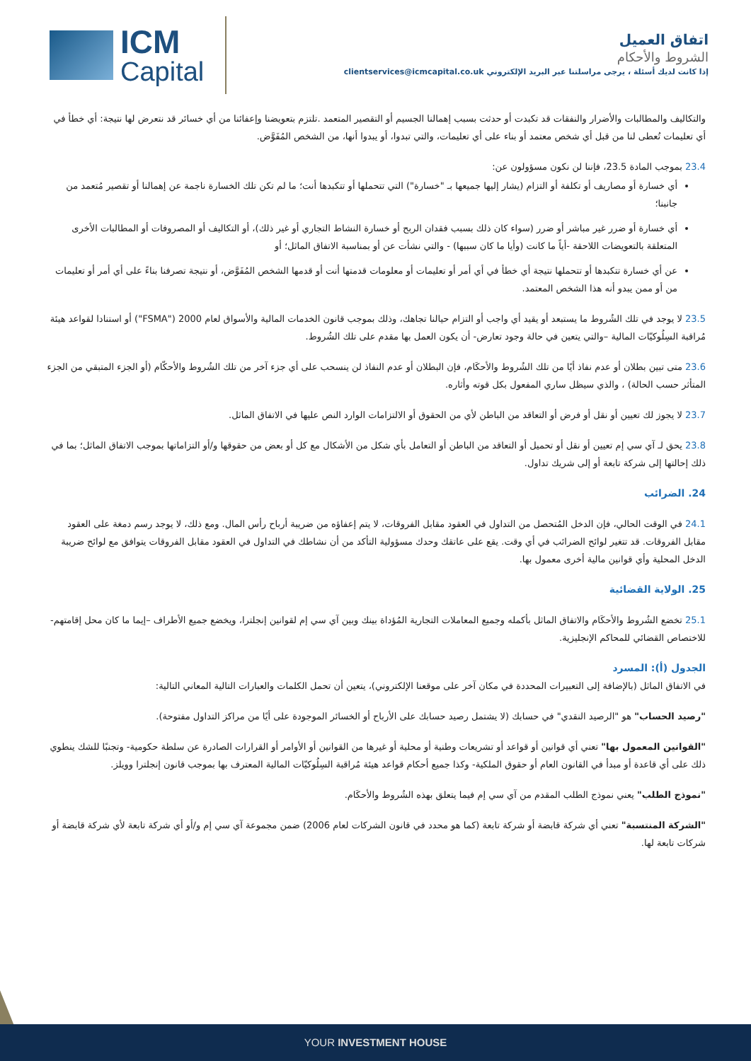ICM
Capital
اتفاق العميل
الشروط والأحكام
إذا كانت لديك أسئلة ، يرجى مراسلتنا عبر البريد الإلكتروني clientservices@icmcapital.co.uk
والتكاليف والمطالبات والأضرار والنفقات قد تكبدت أو حدثت بسبب إهمالنا الجسيم أو التقصير المتعمد .تلتزم بتعويضنا وإعفائنا من أي خسائر قد نتعرض لها نتيجة: أي خطأ في أي تعليمات تُعطى لنا من قبل أي شخص معتمد أو بناء على أي تعليمات، والتي تبدوا، أو يبدوا أنها، من الشخص المُفَوَّض.
23.4 بموجب المادة 23.5، فإننا لن نكون مسؤولون عن:
أي خسارة أو مصاريف أو تكلفة أو التزام (يشار إليها جميعها بـ "خسارة") التي تتحملها أو تتكبدها أنت؛ ما لم تكن تلك الخسارة ناجمة عن إهمالنا أو تقصير مُتعمد من جانبنا؛
أي خسارة أو ضرر غير مباشر أو ضرر (سواء كان ذلك بسبب فقدان الربح أو خسارة النشاط التجاري أو غير ذلك)، أو التكاليف أو المصروفات أو المطالبات الأخرى المتعلقة بالتعويضات اللاحقة -أياً ما كانت (وأيا ما كان سببها) - والتي نشأت عن أو بمناسبة الاتفاق الماثل؛ أو
عن أي خسارة تتكبدها أو تتحملها نتيجة أي خطأ في أي أمر أو تعليمات أو معلومات قدمتها أنت أو قدمها الشخص المُفَوَّض، أو نتيجة تصرفنا بناءً على أي أمر أو تعليمات من أو ممن يبدو أنه هذا الشخص المعتمد.
23.5 لا يوجد في تلك الشُروط ما يستبعد أو يقيد أي واجب أو التزام حيالنا تجاهك، وذلك بموجب قانون الخدمات المالية والأسواق لعام 2000 ("FSMA") أو استنادا لقواعد هيئة مُراقبة السِلُوكيّات المالية –والتي يتعين في حالة وجود تعارض- أن يكون العمل بها مقدم على تلك الشُروط.
23.6 متى تبين بطلان أو عدم نفاذ أيًا من تلك الشُروط والأحكَام، فإن البطلان أو عدم النفاذ لن ينسحب على أي جزء آخر من تلك الشُروط والأحكّام (أو الجزء المتبقي من الجزء المتأثر حسب الحالة) ، والذي سيظل ساري المفعول بكل قوته وأثاره.
23.7 لا يجوز لك تعيين أو نقل أو فرض أو التعاقد من الباطن لأي من الحقوق أو الالتزامات الوارد النص عليها في الاتفاق الماثل.
23.8 يحق لـ آي سي إم تعيين أو نقل أو تحميل أو التعاقد من الباطن أو التعامل بأي شكل من الأشكال مع كل أو بعض من حقوقها و/أو التزاماتها بموجب الاتفاق الماثل؛ بما في ذلك إحالتها إلى شركة تابعة أو إلى شريك تداول.
24. الضرائب
24.1 في الوقت الحالي، فإن الدخل المُتحصل من التداول في العقود مقابل الفروقات، لا يتم إعفاؤه من ضريبة أرباح رأس المال. ومع ذلك، لا يوجد رسم دمغة على العقود مقابل الفروقات. قد تتغير لوائح الضرائب في أي وقت. يقع على عاتقك وحدك مسؤولية التأكد من أن نشاطك في التداول في العقود مقابل الفروقات يتوافق مع لوائح ضريبة الدخل المحلية وأي قوانين مالية أخرى معمول بها.
25. الولاية القضائية
25.1 تخضع الشُروط والأحكَام والاتفاق الماثل بأكمله وجميع المعاملات التجارية المُؤداة بينك وبين آي سي إم لقوانين إنجلترا، ويخضع جميع الأطراف –إيما ما كان محل إقامتهم- للاختصاص القضائي للمحاكم الإنجليزية.
الجدول (أ): المسرد
في الاتفاق الماثل (بالإضافة إلى التعبيرات المحددة في مكان آخر على موقعنا الإلكتروني)، يتعين أن تحمل الكلمات والعبارات التالية المعاني التالية:
"رصيد الحساب" هو "الرصيد النقدي" في حسابك (لا يشتمل رصيد حسابك على الأرباح أو الخسائر الموجودة على أيًا من مراكز التداول مفتوحة).
"القوانين المعمول بها" تعني أي قوانين أو قواعد أو تشريعات وطنية أو محلية أو غيرها من القوانين أو الأوامر أو القرارات الصادرة عن سلطة حكومية- وتجنبًا للشك ينطوي ذلك على أي قاعدة أو مبدأ في القانون العام أو حقوق الملكية- وكذا جميع أحكام قواعد هيئة مُراقبة السِلُوكيّات المالية المعترف بها بموجب قانون إنجلترا وويلز.
"نموذج الطلب" يعني نموذج الطلب المقدم من آي سي إم فيما يتعلق بهذه الشُروط والأحكَام.
"الشركة المنتسبة" تعني أي شركة قابضة أو شركة تابعة (كما هو محدد في قانون الشركات لعام 2006) ضمن مجموعة آي سي إم و/أو أي شركة تابعة لأي شركة قابضة أو شركات تابعة لها.
YOUR INVESTMENT HOUSE